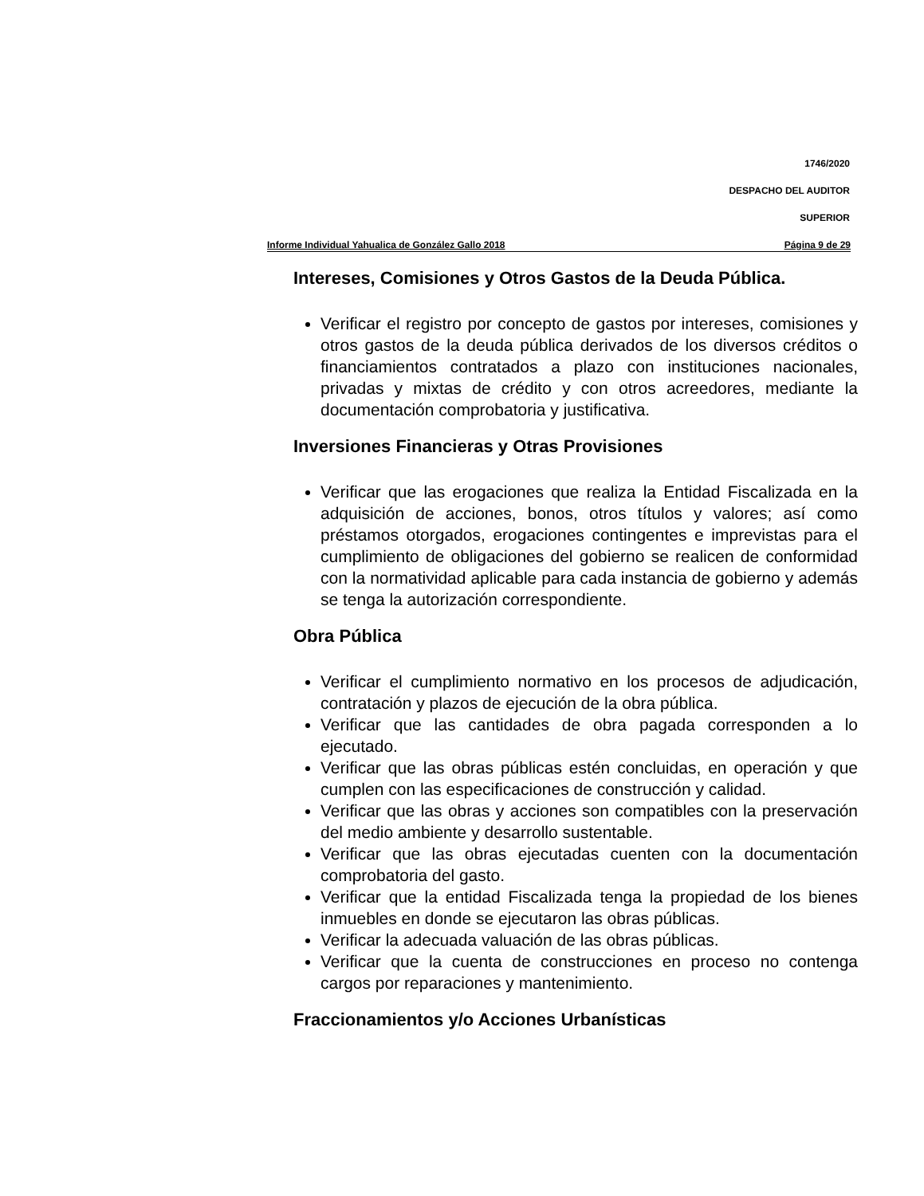1746/2020
DESPACHO DEL AUDITOR
SUPERIOR
Informe Individual Yahualica de González Gallo 2018 Página 9 de 29
Intereses, Comisiones y Otros Gastos de la Deuda Pública.
Verificar el registro por concepto de gastos por intereses, comisiones y otros gastos de la deuda pública derivados de los diversos créditos o financiamientos contratados a plazo con instituciones nacionales, privadas y mixtas de crédito y con otros acreedores, mediante la documentación comprobatoria y justificativa.
Inversiones Financieras y Otras Provisiones
Verificar que las erogaciones que realiza la Entidad Fiscalizada en la adquisición de acciones, bonos, otros títulos y valores; así como préstamos otorgados, erogaciones contingentes e imprevistas para el cumplimiento de obligaciones del gobierno se realicen de conformidad con la normatividad aplicable para cada instancia de gobierno y además se tenga la autorización correspondiente.
Obra Pública
Verificar el cumplimiento normativo en los procesos de adjudicación, contratación y plazos de ejecución de la obra pública.
Verificar que las cantidades de obra pagada corresponden a lo ejecutado.
Verificar que las obras públicas estén concluidas, en operación y que cumplen con las especificaciones de construcción y calidad.
Verificar que las obras y acciones son compatibles con la preservación del medio ambiente y desarrollo sustentable.
Verificar que las obras ejecutadas cuenten con la documentación comprobatoria del gasto.
Verificar que la entidad Fiscalizada tenga la propiedad de los bienes inmuebles en donde se ejecutaron las obras públicas.
Verificar la adecuada valuación de las obras públicas.
Verificar que la cuenta de construcciones en proceso no contenga cargos por reparaciones y mantenimiento.
Fraccionamientos y/o Acciones Urbanísticas